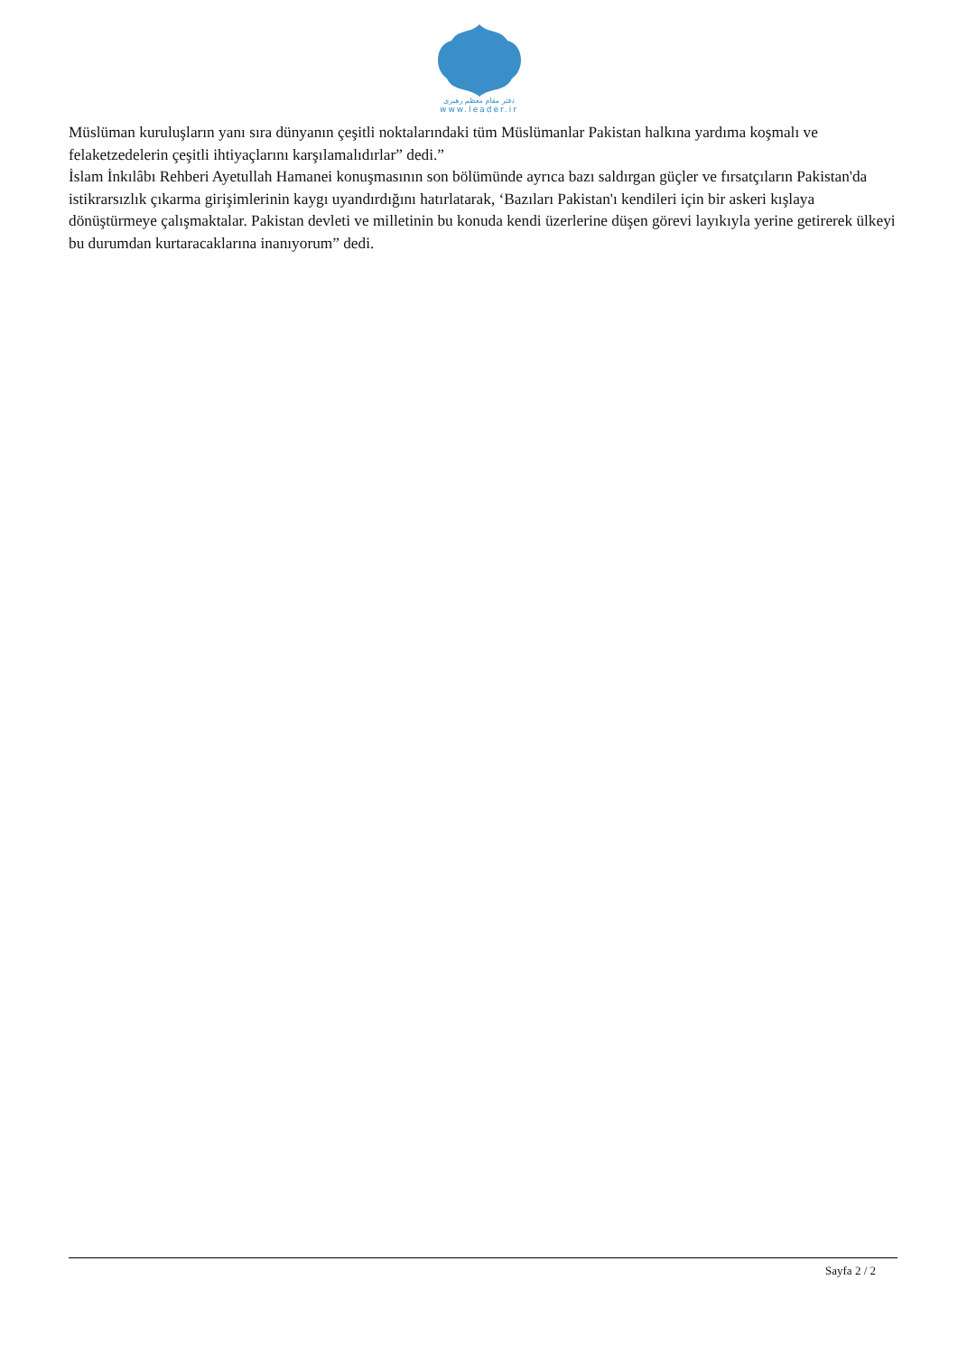دفتر مقام معظم رهبری
www.leader.ir
Müslüman kuruluşların yanı sıra dünyanın çeşitli noktalarındaki tüm Müslümanlar Pakistan halkına yardıma koşmalı ve felaketzedelerin çeşitli ihtiyaçlarını karşılamalıdırlar” dedi.”
İslam İnkılâbı Rehberi Ayetullah Hamanei konuşmasının son bölümünde ayrıca bazı saldırgan güçler ve fırsatçıların Pakistan'da istikrarsızlık çıkarma girişimlerinin kaygı uyandırdığını hatırlatarak, ‘Bazıları Pakistan'ı kendileri için bir askeri kışlaya dönüştürmeye çalışmaktalar. Pakistan devleti ve milletinin bu konuda kendi üzerlerine düşen görevi layıkıyla yerine getirerek ülkeyi bu durumdan kurtaracaklarına inanıyorum” dedi.
Sayfa 2 / 2